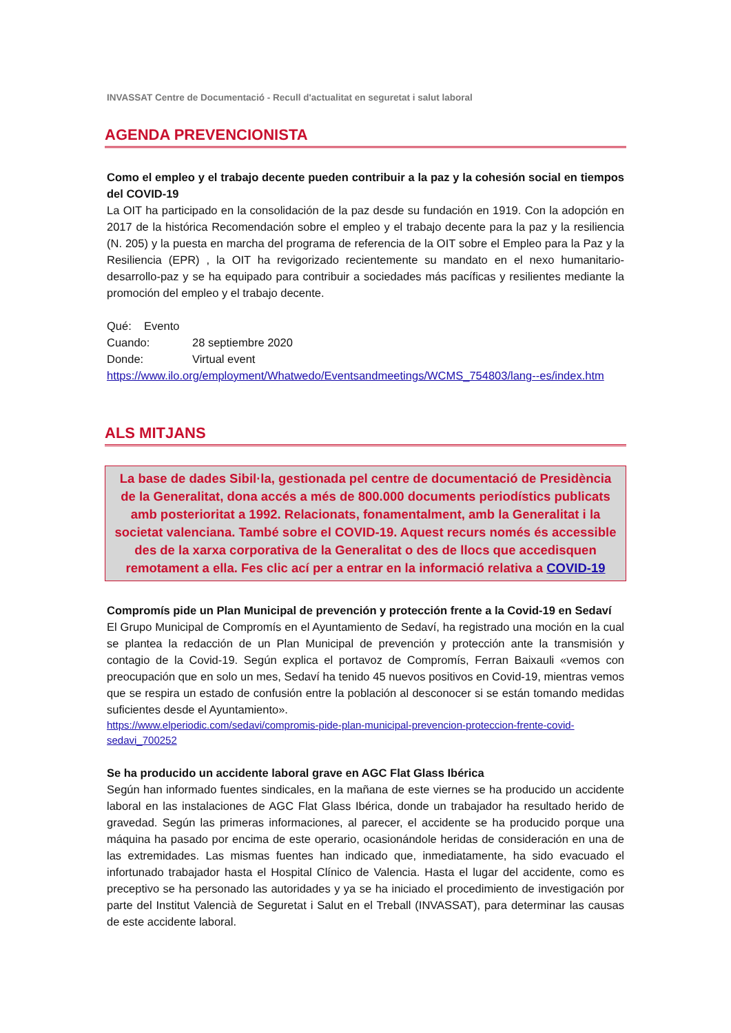INVASSAT Centre de Documentació - Recull d'actualitat en seguretat i salut laboral
AGENDA PREVENCIONISTA
Como el empleo y el trabajo decente pueden contribuir a la paz y la cohesión social en tiempos del COVID-19
La OIT ha participado en la consolidación de la paz desde su fundación en 1919. Con la adopción en 2017 de la histórica Recomendación sobre el empleo y el trabajo decente para la paz y la resiliencia (N. 205) y la puesta en marcha del programa de referencia de la OIT sobre el Empleo para la Paz y la Resiliencia (EPR) , la OIT ha revigorizado recientemente su mandato en el nexo humanitario-desarrollo-paz y se ha equipado para contribuir a sociedades más pacíficas y resilientes mediante la promoción del empleo y el trabajo decente.
Qué: Evento
Cuando: 28 septiembre 2020
Donde: Virtual event
https://www.ilo.org/employment/Whatwedo/Eventsandmeetings/WCMS_754803/lang--es/index.htm
ALS MITJANS
La base de dades Sibil·la, gestionada pel centre de documentació de Presidència de la Generalitat, dona accés a més de 800.000 documents periodístics publicats amb posterioritat a 1992. Relacionats, fonamentalment, amb la Generalitat i la societat valenciana. També sobre el COVID-19. Aquest recurs només és accessible des de la xarxa corporativa de la Generalitat o des de llocs que accedisquen remotament a ella. Fes clic ací per a entrar en la informació relativa a COVID-19
Compromís pide un Plan Municipal de prevención y protección frente a la Covid-19 en Sedaví
El Grupo Municipal de Compromís en el Ayuntamiento de Sedaví, ha registrado una moción en la cual se plantea la redacción de un Plan Municipal de prevención y protección ante la transmisión y contagio de la Covid-19. Según explica el portavoz de Compromís, Ferran Baixauli «vemos con preocupación que en solo un mes, Sedaví ha tenido 45 nuevos positivos en Covid-19, mientras vemos que se respira un estado de confusión entre la población al desconocer si se están tomando medidas suficientes desde el Ayuntamiento».
https://www.elperiodic.com/sedavi/compromis-pide-plan-municipal-prevencion-proteccion-frente-covid-sedavi_700252
Se ha producido un accidente laboral grave en AGC Flat Glass Ibérica
Según han informado fuentes sindicales, en la mañana de este viernes se ha producido un accidente laboral en las instalaciones de AGC Flat Glass Ibérica, donde un trabajador ha resultado herido de gravedad. Según las primeras informaciones, al parecer, el accidente se ha producido porque una máquina ha pasado por encima de este operario, ocasionándole heridas de consideración en una de las extremidades. Las mismas fuentes han indicado que, inmediatamente, ha sido evacuado el infortunado trabajador hasta el Hospital Clínico de Valencia. Hasta el lugar del accidente, como es preceptivo se ha personado las autoridades y ya se ha iniciado el procedimiento de investigación por parte del Institut Valencià de Seguretat i Salut en el Treball (INVASSAT), para determinar las causas de este accidente laboral.